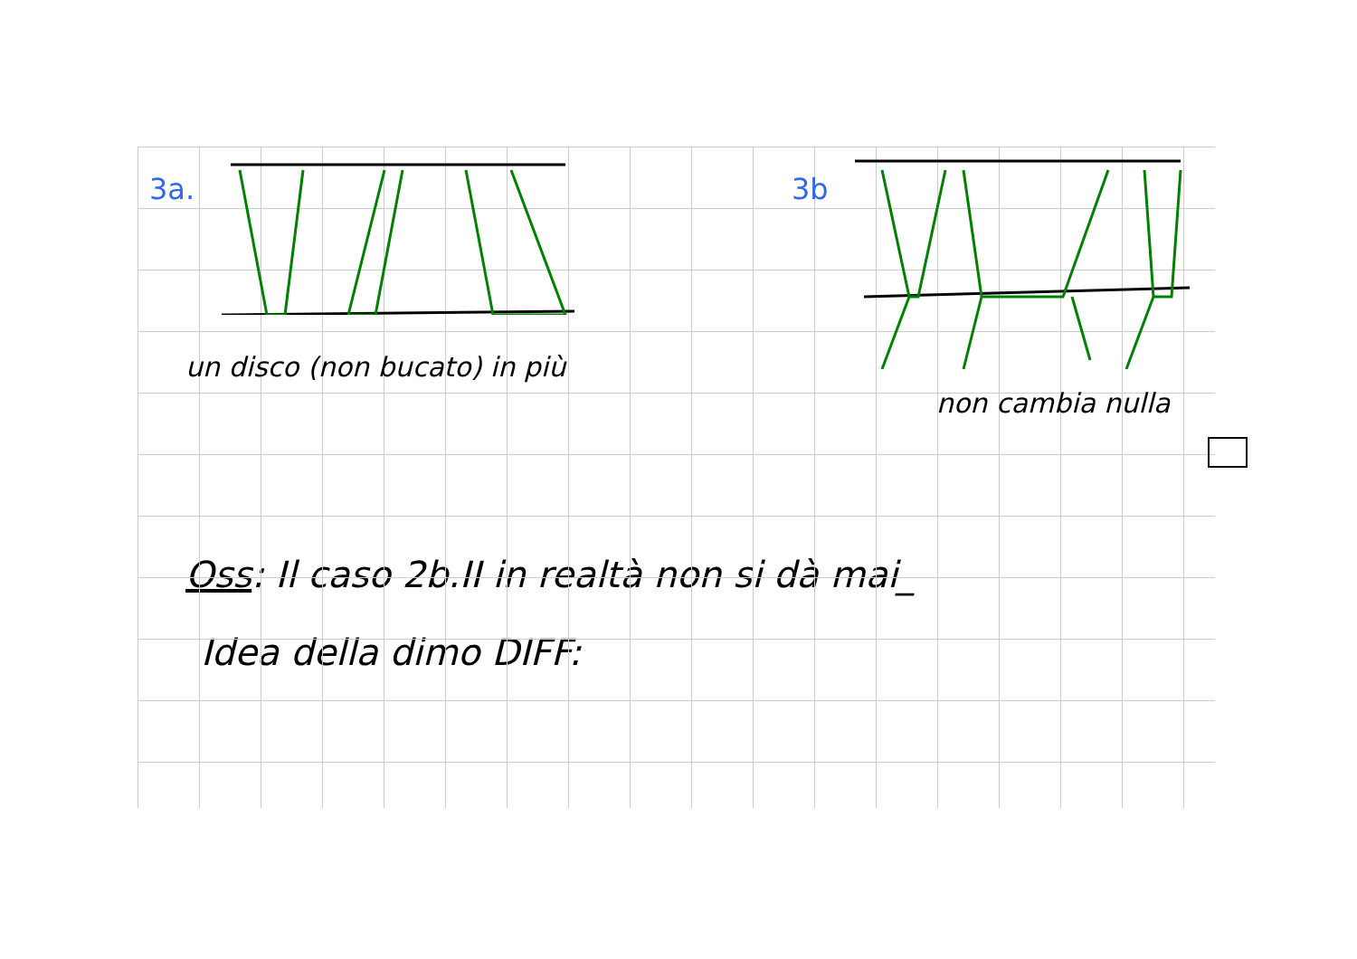3a.
un disco (non bucato) in più
3b
non cambia nulla
Oss: Il caso 2b.II in realtà non si dà mai_
Idea della dimo DIFF: